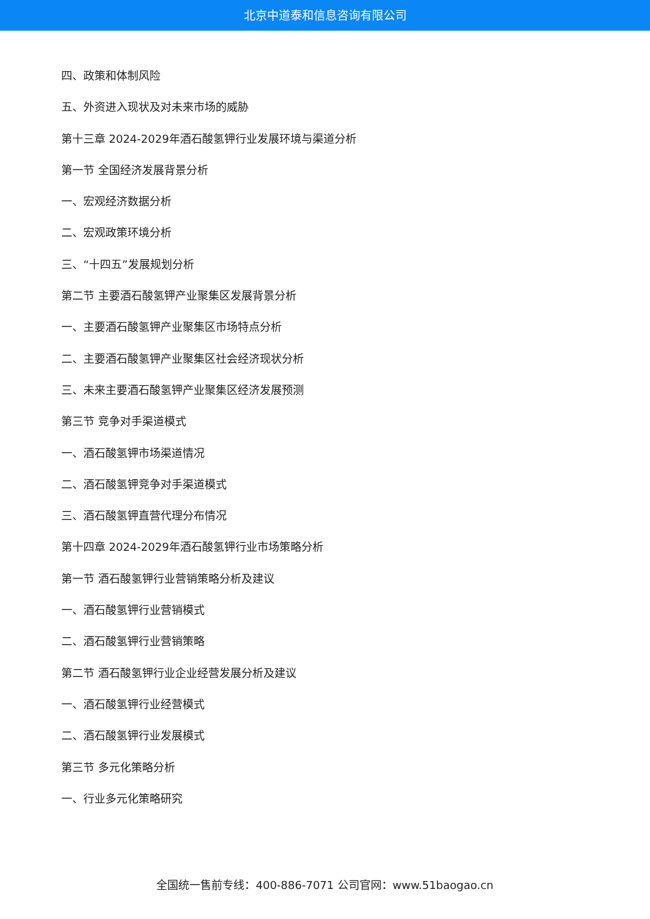北京中道泰和信息咨询有限公司
四、政策和体制风险
五、外资进入现状及对未来市场的威胁
第十三章 2024-2029年酒石酸氢钾行业发展环境与渠道分析
第一节 全国经济发展背景分析
一、宏观经济数据分析
二、宏观政策环境分析
三、“十四五”发展规划分析
第二节 主要酒石酸氢钾产业聚集区发展背景分析
一、主要酒石酸氢钾产业聚集区市场特点分析
二、主要酒石酸氢钾产业聚集区社会经济现状分析
三、未来主要酒石酸氢钾产业聚集区经济发展预测
第三节 竞争对手渠道模式
一、酒石酸氢钾市场渠道情况
二、酒石酸氢钾竞争对手渠道模式
三、酒石酸氢钾直营代理分布情况
第十四章 2024-2029年酒石酸氢钾行业市场策略分析
第一节 酒石酸氢钾行业营销策略分析及建议
一、酒石酸氢钾行业营销模式
二、酒石酸氢钾行业营销策略
第二节 酒石酸氢钾行业企业经营发展分析及建议
一、酒石酸氢钾行业经营模式
二、酒石酸氢钾行业发展模式
第三节 多元化策略分析
一、行业多元化策略研究
全国统一售前专线：400-886-7071 公司官网：www.51baogao.cn